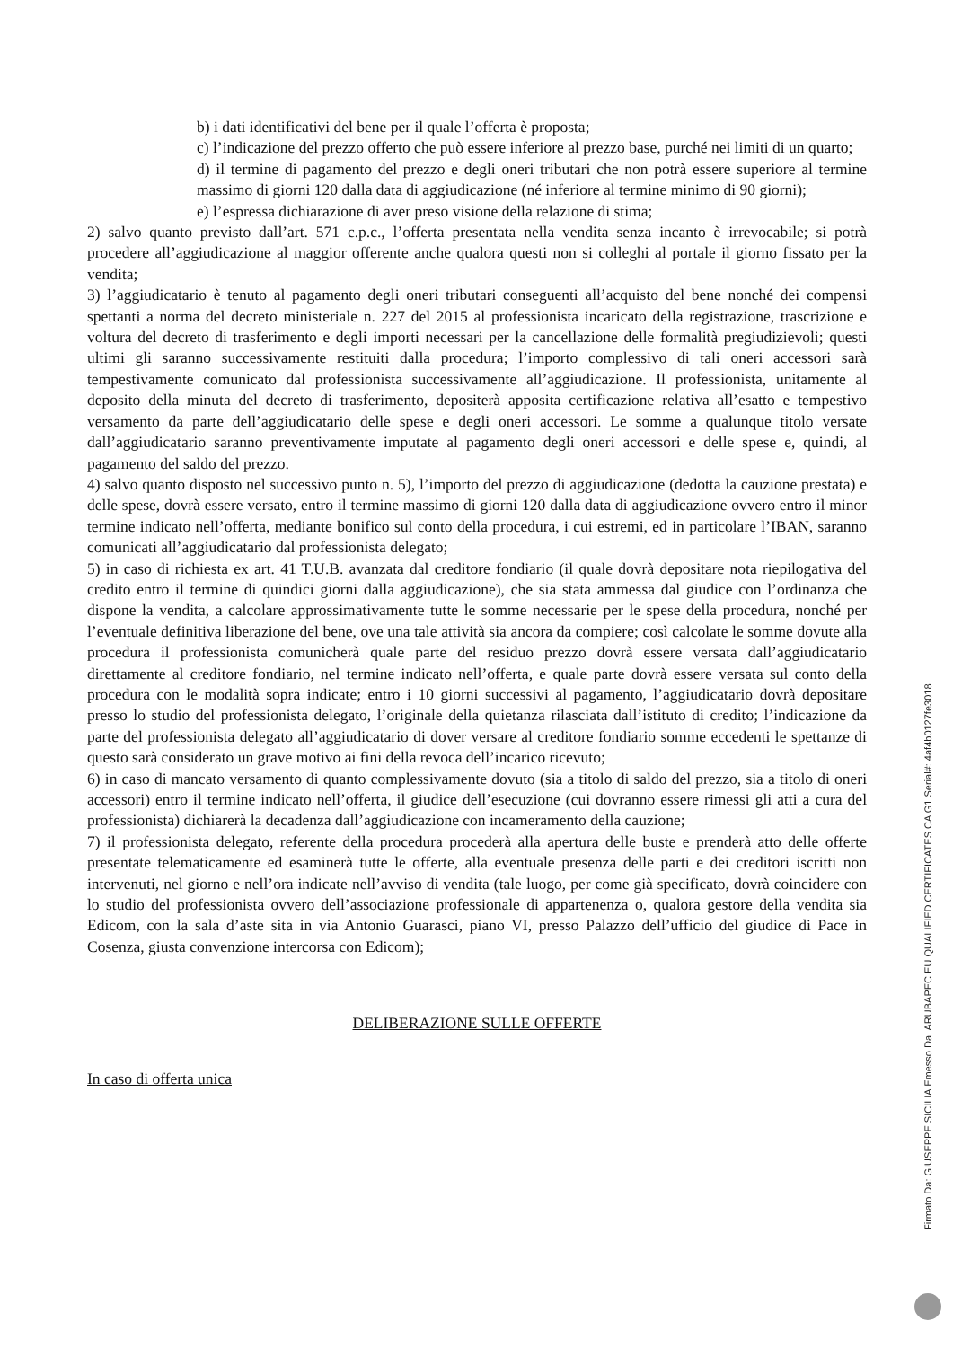b) i dati identificativi del bene per il quale l’offerta è proposta;
c) l’indicazione del prezzo offerto che può essere inferiore al prezzo base, purché nei limiti di un quarto;
d) il termine di pagamento del prezzo e degli oneri tributari che non potrà essere superiore al termine massimo di giorni 120 dalla data di aggiudicazione (né inferiore al termine minimo di 90 giorni);
e) l’espressa dichiarazione di aver preso visione della relazione di stima;
2) salvo quanto previsto dall’art. 571 c.p.c., l’offerta presentata nella vendita senza incanto è irrevocabile; si potrà procedere all’aggiudicazione al maggior offerente anche qualora questi non si colleghi al portale il giorno fissato per la vendita;
3) l’aggiudicatario è tenuto al pagamento degli oneri tributari conseguenti all’acquisto del bene nonché dei compensi spettanti a norma del decreto ministeriale n. 227 del 2015 al professionista incaricato della registrazione, trascrizione e voltura del decreto di trasferimento e degli importi necessari per la cancellazione delle formalità pregiudizievoli; questi ultimi gli saranno successivamente restituiti dalla procedura; l’importo complessivo di tali oneri accessori sarà tempestivamente comunicato dal professionista successivamente all’aggiudicazione. Il professionista, unitamente al deposito della minuta del decreto di trasferimento, depositerà apposita certificazione relativa all’esatto e tempestivo versamento da parte dell’aggiudicatario delle spese e degli oneri accessori. Le somme a qualunque titolo versate dall’aggiudicatario saranno preventivamente imputate al pagamento degli oneri accessori e delle spese e, quindi, al pagamento del saldo del prezzo.
4) salvo quanto disposto nel successivo punto n. 5), l’importo del prezzo di aggiudicazione (dedotta la cauzione prestata) e delle spese, dovrà essere versato, entro il termine massimo di giorni 120 dalla data di aggiudicazione ovvero entro il minor termine indicato nell’offerta, mediante bonifico sul conto della procedura, i cui estremi, ed in particolare l’IBAN, saranno comunicati all’aggiudicatario dal professionista delegato;
5) in caso di richiesta ex art. 41 T.U.B. avanzata dal creditore fondiario (il quale dovrà depositare nota riepilogativa del credito entro il termine di quindici giorni dalla aggiudicazione), che sia stata ammessa dal giudice con l’ordinanza che dispone la vendita, a calcolare approssimativamente tutte le somme necessarie per le spese della procedura, nonché per l’eventuale definitiva liberazione del bene, ove una tale attività sia ancora da compiere; così calcolate le somme dovute alla procedura il professionista comunicherà quale parte del residuo prezzo dovrà essere versata dall’aggiudicatario direttamente al creditore fondiario, nel termine indicato nell’offerta, e quale parte dovrà essere versata sul conto della procedura con le modalità sopra indicate; entro i 10 giorni successivi al pagamento, l’aggiudicatario dovrà depositare presso lo studio del professionista delegato, l’originale della quietanza rilasciata dall’istituto di credito; l’indicazione da parte del professionista delegato all’aggiudicatario di dover versare al creditore fondiario somme eccedenti le spettanze di questo sarà considerato un grave motivo ai fini della revoca dell’incarico ricevuto;
6) in caso di mancato versamento di quanto complessivamente dovuto (sia a titolo di saldo del prezzo, sia a titolo di oneri accessori) entro il termine indicato nell’offerta, il giudice dell’esecuzione (cui dovranno essere rimessi gli atti a cura del professionista) dichiarerà la decadenza dall’aggiudicazione con incameramento della cauzione;
7) il professionista delegato, referente della procedura procederà alla apertura delle buste e prenderà atto delle offerte presentate telematicamente ed esaminerà tutte le offerte, alla eventuale presenza delle parti e dei creditori iscritti non intervenuti, nel giorno e nell’ora indicate nell’avviso di vendita (tale luogo, per come già specificato, dovrà coincidere con lo studio del professionista ovvero dell’associazione professionale di appartenenza o, qualora gestore della vendita sia Edicom, con la sala d’aste sita in via Antonio Guarasci, piano VI, presso Palazzo dell’ufficio del giudice di Pace in Cosenza, giusta convenzione intercorsa con Edicom);
DELIBERAZIONE SULLE OFFERTE
In caso di offerta unica
Firmato Da: GIUSEPPE SICILIA Emesso Da: ARUBAPEC EU QUALIFIED CERTIFICATES CA G1 Serial#: 4af4b0127fe3018